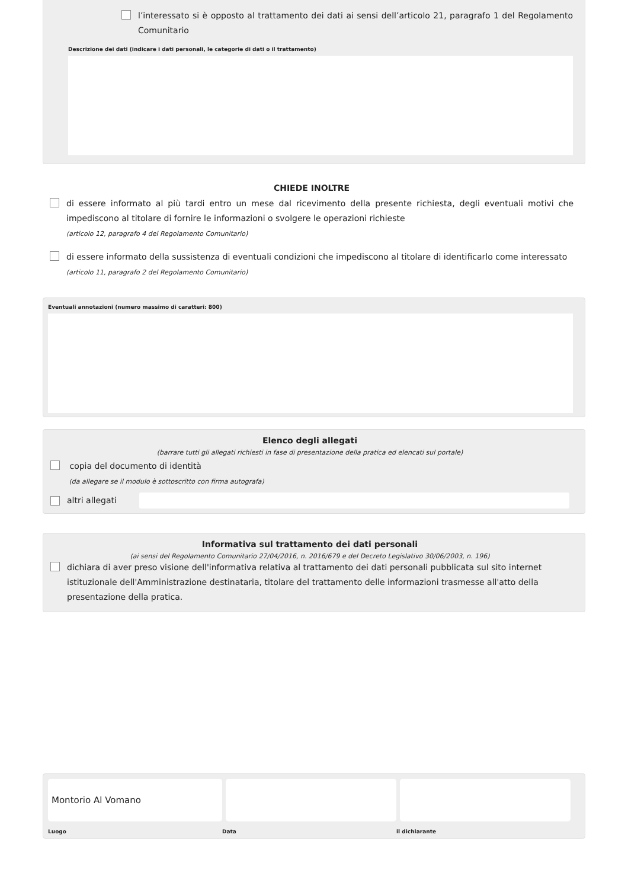l’interessato si è opposto al trattamento dei dati ai sensi dell’articolo 21, paragrafo 1 del Regolamento Comunitario
Descrizione dei dati (indicare i dati personali, le categorie di dati o il trattamento)
CHIEDE INOLTRE
di essere informato al più tardi entro un mese dal ricevimento della presente richiesta, degli eventuali motivi che impediscono al titolare di fornire le informazioni o svolgere le operazioni richieste
(articolo 12, paragrafo 4 del Regolamento Comunitario)
di essere informato della sussistenza di eventuali condizioni che impediscono al titolare di identificarlo come interessato
(articolo 11, paragrafo 2 del Regolamento Comunitario)
Eventuali annotazioni (numero massimo di caratteri: 800)
Elenco degli allegati
(barrare tutti gli allegati richiesti in fase di presentazione della pratica ed elencati sul portale)
copia del documento di identità
(da allegare se il modulo è sottoscritto con firma autografa)
altri allegati
Informativa sul trattamento dei dati personali
(ai sensi del Regolamento Comunitario 27/04/2016, n. 2016/679 e del Decreto Legislativo 30/06/2003, n. 196)
dichiara di aver preso visione dell'informativa relativa al trattamento dei dati personali pubblicata sul sito internet istituzionale dell'Amministrazione destinataria, titolare del trattamento delle informazioni trasmesse all'atto della presentazione della pratica.
Montorio Al Vomano
Luogo Data il dichiarante